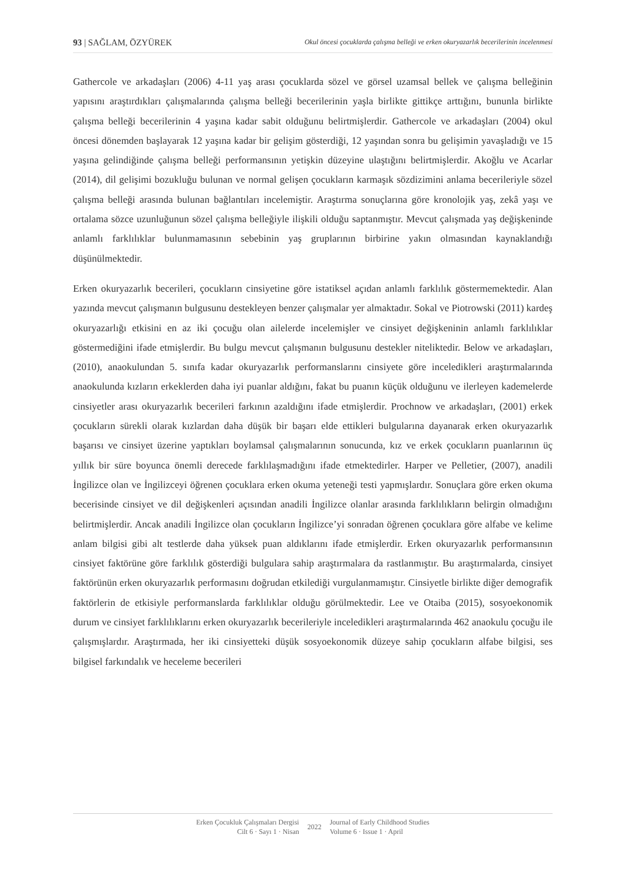93 | SAĞLAM, ÖZYÜREK Okul öncesi çocuklarda çalışma belleği ve erken okuryazarlık becerilerinin incelenmesi
Gathercole ve arkadaşları (2006) 4-11 yaş arası çocuklarda sözel ve görsel uzamsal bellek ve çalışma belleğinin yapısını araştırdıkları çalışmalarında çalışma belleği becerilerinin yaşla birlikte gittikçe arttığını, bununla birlikte çalışma belleği becerilerinin 4 yaşına kadar sabit olduğunu belirtmişlerdir. Gathercole ve arkadaşları (2004) okul öncesi dönemden başlayarak 12 yaşına kadar bir gelişim gösterdiği, 12 yaşından sonra bu gelişimin yavaşladığı ve 15 yaşına gelindiğinde çalışma belleği performansının yetişkin düzeyine ulaştığını belirtmişlerdir. Akoğlu ve Acarlar (2014), dil gelişimi bozukluğu bulunan ve normal gelişen çocukların karmaşık sözdizimini anlama becerileriyle sözel çalışma belleği arasında bulunan bağlantıları incelemiştir. Araştırma sonuçlarına göre kronolojik yaş, zekâ yaşı ve ortalama sözce uzunluğunun sözel çalışma belleğiyle ilişkili olduğu saptanmıştır. Mevcut çalışmada yaş değişkeninde anlamlı farklılıklar bulunmamasının sebebinin yaş gruplarının birbirine yakın olmasından kaynaklandığı düşünülmektedir.
Erken okuryazarlık becerileri, çocukların cinsiyetine göre istatiksel açıdan anlamlı farklılık göstermemektedir. Alan yazında mevcut çalışmanın bulgusunu destekleyen benzer çalışmalar yer almaktadır. Sokal ve Piotrowski (2011) kardeş okuryazarlığı etkisini en az iki çocuğu olan ailelerde incelemişler ve cinsiyet değişkeninin anlamlı farklılıklar göstermediğini ifade etmişlerdir. Bu bulgu mevcut çalışmanın bulgusunu destekler niteliktedir. Below ve arkadaşları, (2010), anaokulundan 5. sınıfa kadar okuryazarlık performanslarını cinsiyete göre inceledikleri araştırmalarında anaokulunda kızların erkeklerden daha iyi puanlar aldığını, fakat bu puanın küçük olduğunu ve ilerleyen kademelerde cinsiyetler arası okuryazarlık becerileri farkının azaldığını ifade etmişlerdir. Prochnow ve arkadaşları, (2001) erkek çocukların sürekli olarak kızlardan daha düşük bir başarı elde ettikleri bulgularına dayanarak erken okuryazarlık başarısı ve cinsiyet üzerine yaptıkları boylamsal çalışmalarının sonucunda, kız ve erkek çocukların puanlarının üç yıllık bir süre boyunca önemli derecede farklılaşmadığını ifade etmektedirler. Harper ve Pelletier, (2007), anadili İngilizce olan ve İngilizceyi öğrenen çocuklara erken okuma yeteneği testi yapmışlardır. Sonuçlara göre erken okuma becerisinde cinsiyet ve dil değişkenleri açısından anadili İngilizce olanlar arasında farklılıkların belirgin olmadığını belirtmişlerdir. Ancak anadili İngilizce olan çocukların İngilizce’yi sonradan öğrenen çocuklara göre alfabe ve kelime anlam bilgisi gibi alt testlerde daha yüksek puan aldıklarını ifade etmişlerdir. Erken okuryazarlık performansının cinsiyet faktörüne göre farklılık gösterdiği bulgulara sahip araştırmalara da rastlanmıştır. Bu araştırmalarda, cinsiyet faktörünün erken okuryazarlık performasını doğrudan etkilediği vurgulanmamıştır. Cinsiyetle birlikte diğer demografik faktörlerin de etkisiyle performanslarda farklılıklar olduğu görülmektedir. Lee ve Otaiba (2015), sosyoekonomik durum ve cinsiyet farklılıklarını erken okuryazarlık becerileriyle inceledikleri araştırmalarında 462 anaokulu çocuğu ile çalışmışlardır. Araştırmada, her iki cinsiyetteki düşük sosyoekonomik düzeye sahip çocukların alfabe bilgisi, ses bilgisel farkındalık ve heceleme becerileri
Erken Çocukluk Çalışmaları Dergisi
Cilt 6 · Sayı 1 · Nisan
2022
Journal of Early Childhood Studies
Volume 6 · Issue 1 · April